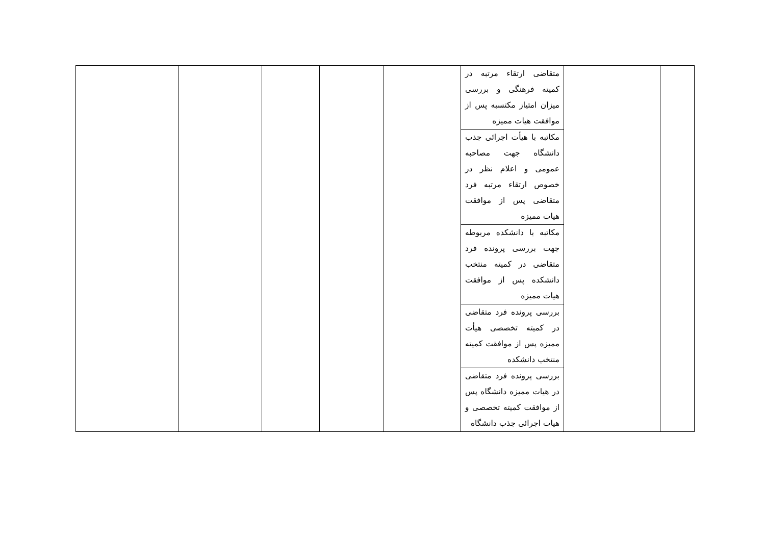| | | متقاضی ارتقاء مرتبه در کمیته فرهنگی و بررسی میزان امتیاز مکتسبه پس از موافقت هیات ممیزه | | | | | |
| | | مکاتبه با هیأت اجرائی جذب دانشگاه جهت مصاحبه عمومی و اعلام نظر در خصوص ارتقاء مرتبه فرد متقاضی پس از موافقت هیات ممیزه | | | | | |
| | | مکاتبه با دانشکده مربوطه جهت بررسی پرونده فرد متقاضی در کمیته منتخب دانشکده پس از موافقت هیات ممیزه | | | | | |
| | | بررسی پرونده فرد متقاضی در کمیته تخصصی هیأت ممیزه پس از موافقت کمیته منتخب دانشکده | | | | | |
| | | بررسی پرونده فرد متقاضی در هیات ممیزه دانشگاه پس از موافقت کمیته تخصصی و هیات اجرائی جذب دانشگاه | | | | | |